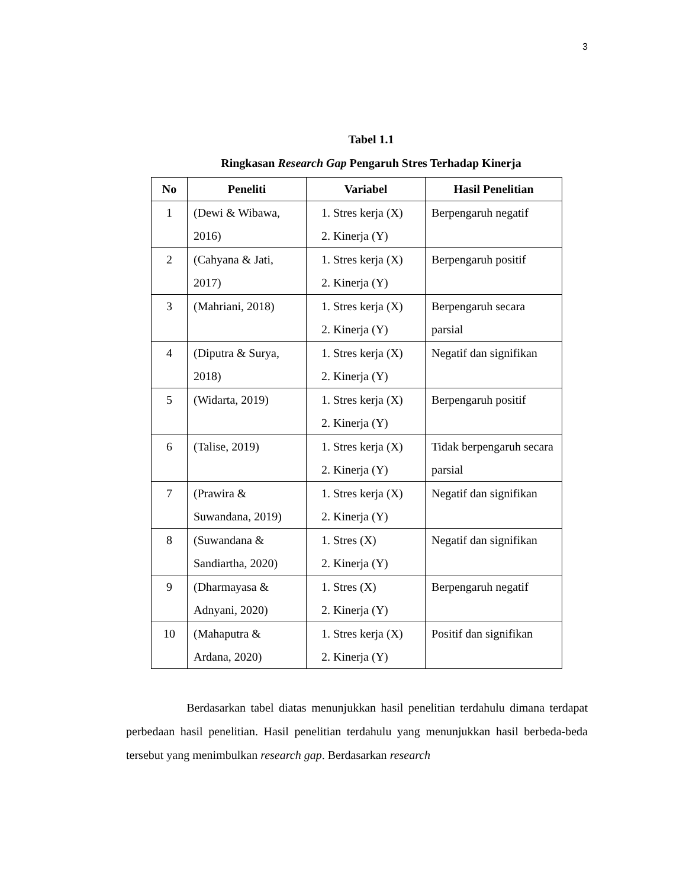3
Tabel 1.1
Ringkasan Research Gap Pengaruh Stres Terhadap Kinerja
| No | Peneliti | Variabel | Hasil Penelitian |
| --- | --- | --- | --- |
| 1 | (Dewi & Wibawa, 2016) | 1. Stres kerja (X) 2. Kinerja (Y) | Berpengaruh negatif |
| 2 | (Cahyana & Jati, 2017) | 1. Stres kerja (X) 2. Kinerja (Y) | Berpengaruh positif |
| 3 | (Mahriani, 2018) | 1. Stres kerja (X) 2. Kinerja (Y) | Berpengaruh secara parsial |
| 4 | (Diputra & Surya, 2018) | 1. Stres kerja (X) 2. Kinerja (Y) | Negatif dan signifikan |
| 5 | (Widarta, 2019) | 1. Stres kerja (X) 2. Kinerja (Y) | Berpengaruh positif |
| 6 | (Talise, 2019) | 1. Stres kerja (X) 2. Kinerja (Y) | Tidak berpengaruh secara parsial |
| 7 | (Prawira & Suwandana, 2019) | 1. Stres kerja (X) 2. Kinerja (Y) | Negatif dan signifikan |
| 8 | (Suwandana & Sandiartha, 2020) | 1. Stres (X) 2. Kinerja (Y) | Negatif dan signifikan |
| 9 | (Dharmayasa & Adnyani, 2020) | 1. Stres (X) 2. Kinerja (Y) | Berpengaruh negatif |
| 10 | (Mahaputra & Ardana, 2020) | 1. Stres kerja (X) 2. Kinerja (Y) | Positif dan signifikan |
Berdasarkan tabel diatas menunjukkan hasil penelitian terdahulu dimana terdapat perbedaan hasil penelitian. Hasil penelitian terdahulu yang menunjukkan hasil berbeda-beda tersebut yang menimbulkan research gap. Berdasarkan research